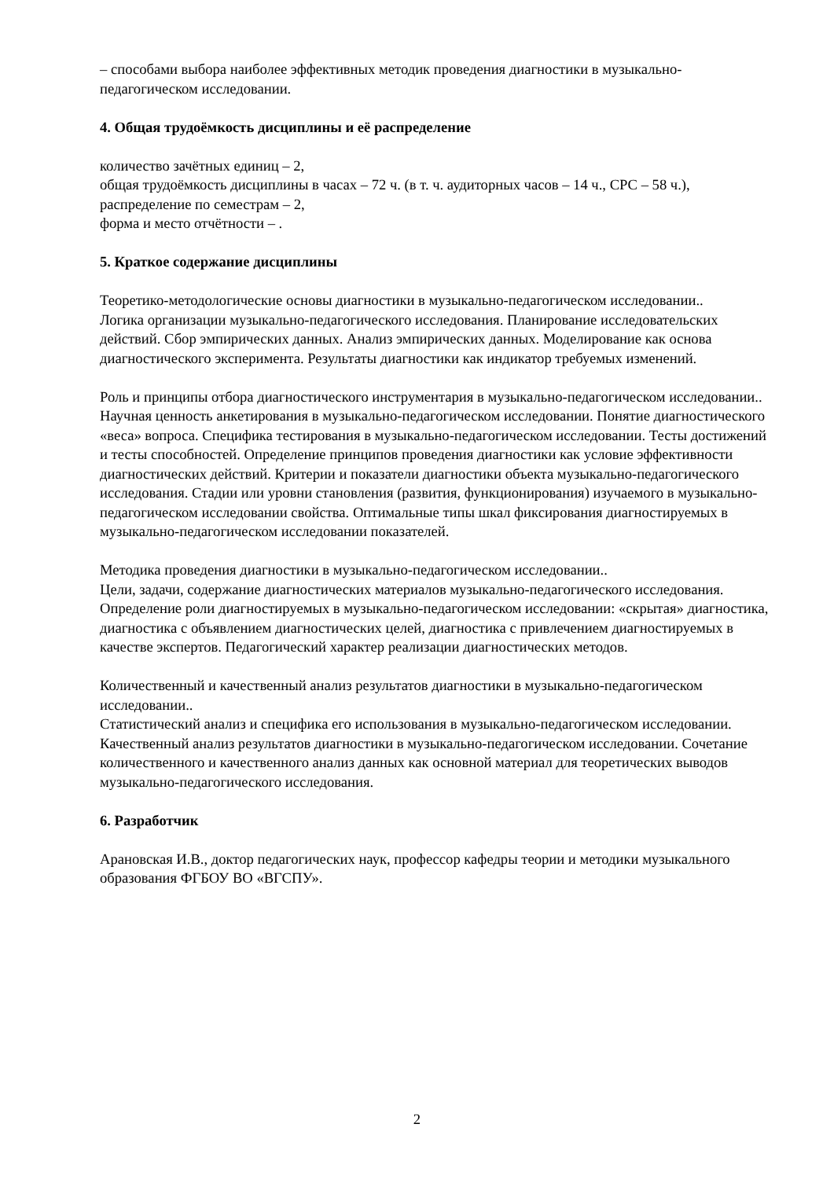– способами выбора наиболее эффективных методик проведения диагностики в музыкально-педагогическом исследовании.
4. Общая трудоёмкость дисциплины и её распределение
количество зачётных единиц – 2,
общая трудоёмкость дисциплины в часах – 72 ч. (в т. ч. аудиторных часов – 14 ч., СРС – 58 ч.),
распределение по семестрам – 2,
форма и место отчётности – .
5. Краткое содержание дисциплины
Теоретико-методологические основы диагностики в музыкально-педагогическом исследовании..
Логика организации музыкально-педагогического исследования. Планирование исследовательских действий. Сбор эмпирических данных. Анализ эмпирических данных. Моделирование как основа диагностического эксперимента. Результаты диагностики как индикатор требуемых изменений.
Роль и принципы отбора диагностического инструментария в музыкально-педагогическом исследовании..
Научная ценность анкетирования в музыкально-педагогическом исследовании. Понятие диагностического «веса» вопроса. Специфика тестирования в музыкально-педагогическом исследовании. Тесты достижений и тесты способностей. Определение принципов проведения диагностики как условие эффективности диагностических действий. Критерии и показатели диагностики объекта музыкально-педагогического исследования. Стадии или уровни становления (развития, функционирования) изучаемого в музыкально-педагогическом исследовании свойства. Оптимальные типы шкал фиксирования диагностируемых в музыкально-педагогическом исследовании показателей.
Методика проведения диагностики в музыкально-педагогическом исследовании..
Цели, задачи, содержание диагностических материалов музыкально-педагогического исследования. Определение роли диагностируемых в музыкально-педагогическом исследовании: «скрытая» диагностика, диагностика с объявлением диагностических целей, диагностика с привлечением диагностируемых в качестве экспертов. Педагогический характер реализации диагностических методов.
Количественный и качественный анализ результатов диагностики в музыкально-педагогическом исследовании..
Статистический анализ и специфика его использования в музыкально-педагогическом исследовании. Качественный анализ результатов диагностики в музыкально-педагогическом исследовании. Сочетание количественного и качественного анализ данных как основной материал для теоретических выводов музыкально-педагогического исследования.
6. Разработчик
Арановская И.В., доктор педагогических наук, профессор кафедры теории и методики музыкального образования ФГБОУ ВО «ВГСПУ».
2